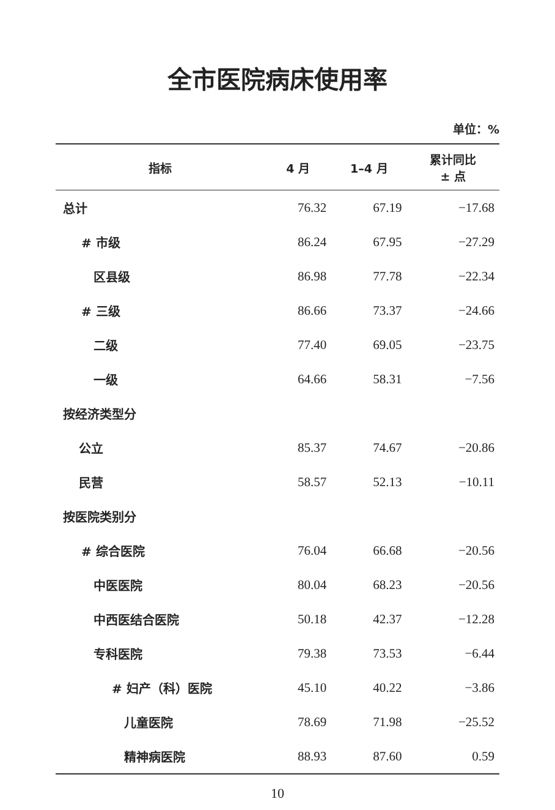全市医院病床使用率
单位：%
| 指标 | 4 月 | 1–4 月 | 累计同比 ± 点 |
| --- | --- | --- | --- |
| 总计 | 76.32 | 67.19 | −17.68 |
| # 市级 | 86.24 | 67.95 | −27.29 |
| 区县级 | 86.98 | 77.78 | −22.34 |
| # 三级 | 86.66 | 73.37 | −24.66 |
| 二级 | 77.40 | 69.05 | −23.75 |
| 一级 | 64.66 | 58.31 | −7.56 |
| 按经济类型分 | | | |
| 公立 | 85.37 | 74.67 | −20.86 |
| 民营 | 58.57 | 52.13 | −10.11 |
| 按医院类别分 | | | |
| # 综合医院 | 76.04 | 66.68 | −20.56 |
| 中医医院 | 80.04 | 68.23 | −20.56 |
| 中西医结合医院 | 50.18 | 42.37 | −12.28 |
| 专科医院 | 79.38 | 73.53 | −6.44 |
| # 妇产（科）医院 | 45.10 | 40.22 | −3.86 |
| 儿童医院 | 78.69 | 71.98 | −25.52 |
| 精神病医院 | 88.93 | 87.60 | 0.59 |
10